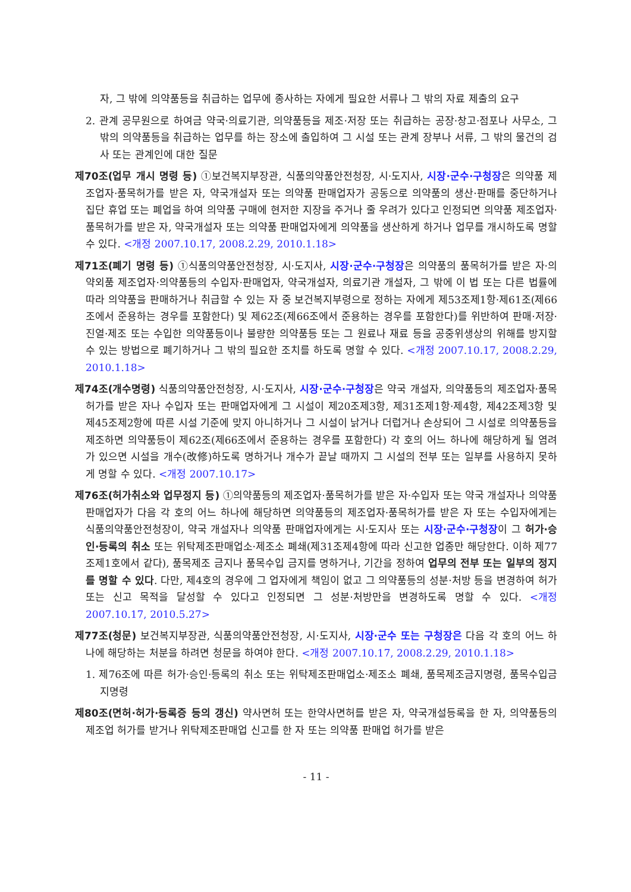자, 그 밖에 의약품등을 취급하는 업무에 종사하는 자에게 필요한 서류나 그 밖의 자료 제출의 요구
2. 관계 공무원으로 하여금 약국·의료기관, 의약품등을 제조·저장 또는 취급하는 공장·창고·점포나 사무소, 그 밖의 의약품등을 취급하는 업무를 하는 장소에 출입하여 그 시설 또는 관계 장부나 서류, 그 밖의 물건의 검사 또는 관계인에 대한 질문
제70조(업무 개시 명령 등) ①보건복지부장관, 식품의약품안전청장, 시·도지사, 시장·군수·구청장은 의약품 제조업자·품목허가를 받은 자, 약국개설자 또는 의약품 판매업자가 공동으로 의약품의 생산·판매를 중단하거나 집단 휴업 또는 폐업을 하여 의약품 구매에 현저한 지장을 주거나 줄 우려가 있다고 인정되면 의약품 제조업자·품목허가를 받은 자, 약국개설자 또는 의약품 판매업자에게 의약품을 생산하게 하거나 업무를 개시하도록 명할 수 있다. <개정 2007.10.17, 2008.2.29, 2010.1.18>
제71조(폐기 명령 등) ①식품의약품안전청장, 시·도지사, 시장·군수·구청장은 의약품의 품목허가를 받은 자·의약외품 제조업자·의약품등의 수입자·판매업자, 약국개설자, 의료기관 개설자, 그 밖에 이 법 또는 다른 법률에 따라 의약품을 판매하거나 취급할 수 있는 자 중 보건복지부령으로 정하는 자에게 제53조제1항·제61조(제66조에서 준용하는 경우를 포함한다) 및 제62조(제66조에서 준용하는 경우를 포함한다)를 위반하여 판매·저장·진열·제조 또는 수입한 의약품등이나 불량한 의약품등 또는 그 원료나 재료 등을 공중위생상의 위해를 방지할 수 있는 방법으로 폐기하거나 그 밖의 필요한 조치를 하도록 명할 수 있다. <개정 2007.10.17, 2008.2.29, 2010.1.18>
제74조(개수명령) 식품의약품안전청장, 시·도지사, 시장·군수·구청장은 약국 개설자, 의약품등의 제조업자·품목허가를 받은 자나 수입자 또는 판매업자에게 그 시설이 제20조제3항, 제31조제1항·제4항, 제42조제3항 및 제45조제2항에 따른 시설 기준에 맞지 아니하거나 그 시설이 낡거나 더럽거나 손상되어 그 시설로 의약품등을 제조하면 의약품등이 제62조(제66조에서 준용하는 경우를 포함한다) 각 호의 어느 하나에 해당하게 될 염려가 있으면 시설을 개수(改修)하도록 명하거나 개수가 끝날 때까지 그 시설의 전부 또는 일부를 사용하지 못하게 명할 수 있다. <개정 2007.10.17>
제76조(허가취소와 업무정지 등) ①의약품등의 제조업자·품목허가를 받은 자·수입자 또는 약국 개설자나 의약품 판매업자가 다음 각 호의 어느 하나에 해당하면 의약품등의 제조업자·품목허가를 받은 자 또는 수입자에게는 식품의약품안전청장이, 약국 개설자나 의약품 판매업자에게는 시·도지사 또는 시장·군수·구청장이 그 허가·승인·등록의 취소 또는 위탁제조판매업소·제조소 폐쇄(제31조제4항에 따라 신고한 업종만 해당한다. 이하 제77조제1호에서 같다), 품목제조 금지나 품목수입 금지를 명하거나, 기간을 정하여 업무의 전부 또는 일부의 정지를 명할 수 있다. 다만, 제4호의 경우에 그 업자에게 책임이 없고 그 의약품등의 성분·처방 등을 변경하여 허가 또는 신고 목적을 달성할 수 있다고 인정되면 그 성분·처방만을 변경하도록 명할 수 있다. <개정 2007.10.17, 2010.5.27>
제77조(청문) 보건복지부장관, 식품의약품안전청장, 시·도지사, 시장·군수 또는 구청장은 다음 각 호의 어느 하나에 해당하는 처분을 하려면 청문을 하여야 한다. <개정 2007.10.17, 2008.2.29, 2010.1.18>
1. 제76조에 따른 허가·승인·등록의 취소 또는 위탁제조판매업소·제조소 폐쇄, 품목제조금지명령, 품목수입금지명령
제80조(면허·허가·등록증 등의 갱신) 약사면허 또는 한약사면허를 받은 자, 약국개설등록을 한 자, 의약품등의 제조업 허가를 받거나 위탁제조판매업 신고를 한 자 또는 의약품 판매업 허가를 받은
- 11 -